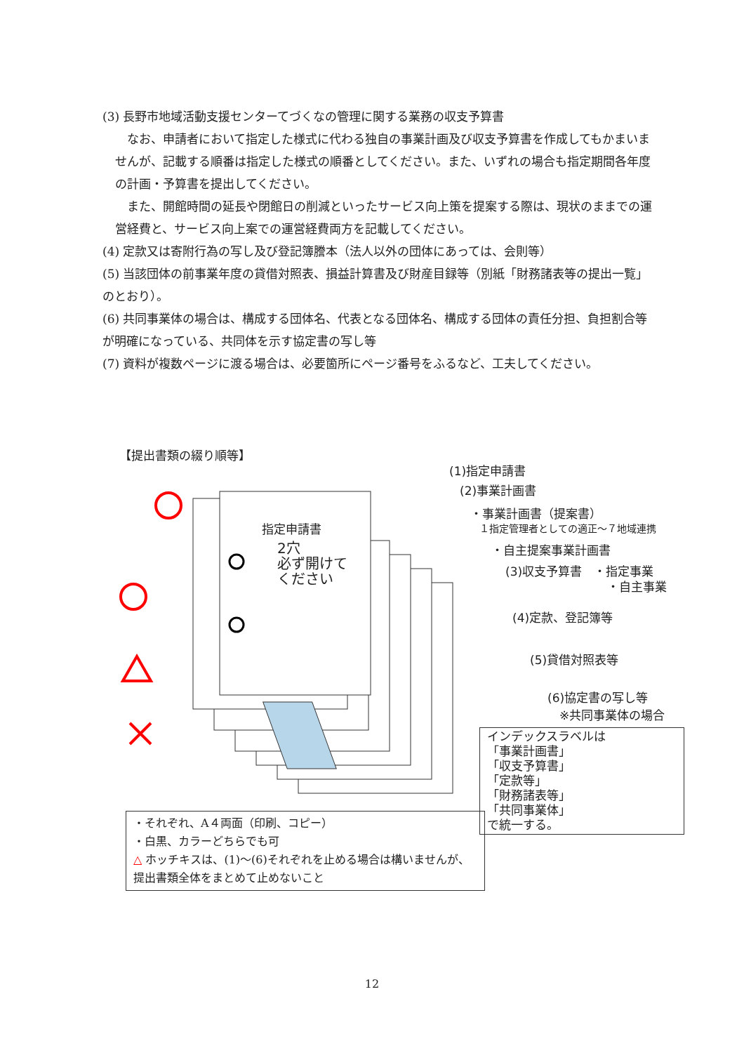(3) 長野市地域活動支援センターてづくなの管理に関する業務の収支予算書
　なお、申請者において指定した様式に代わる独自の事業計画及び収支予算書を作成してもかまいませんが、記載する順番は指定した様式の順番としてください。また、いずれの場合も指定期間各年度の計画・予算書を提出してください。
　また、開館時間の延長や閉館日の削減といったサービス向上策を提案する際は、現状のままでの運営経費と、サービス向上案での運営経費両方を記載してください。
(4) 定款又は寄附行為の写し及び登記簿謄本（法人以外の団体にあっては、会則等）
(5) 当該団体の前事業年度の貸借対照表、損益計算書及び財産目録等（別紙「財務諸表等の提出一覧」のとおり）。
(6) 共同事業体の場合は、構成する団体名、代表となる団体名、構成する団体の責任分担、負担割合等が明確になっている、共同体を示す協定書の写し等
(7) 資料が複数ページに渡る場合は、必要箇所にページ番号をふるなど、工夫してください。
【提出書類の綴り順等】
指定申請書
2穴
必ず開けて
ください
(1)指定申請書
(2)事業計画書
・事業計画書（提案書）
１指定管理者としての適正～７地域連携
・自主提案事業計画書
(3)収支予算書　・指定事業
・自主事業
(4)定款、登記簿等
(5)貸借対照表等
(6)協定書の写し等
　※共同事業体の場合
インデックスラベルは
「事業計画書」
「収支予算書」
「定款等」
「財務諸表等」
「共同事業体」
で統一する。
・それぞれ、A４両面（印刷、コピー）
・白黒、カラーどちらでも可
△ ホッチキスは、(1)～(6)それぞれを止める場合は構いませんが、提出書類全体をまとめて止めないこと
12